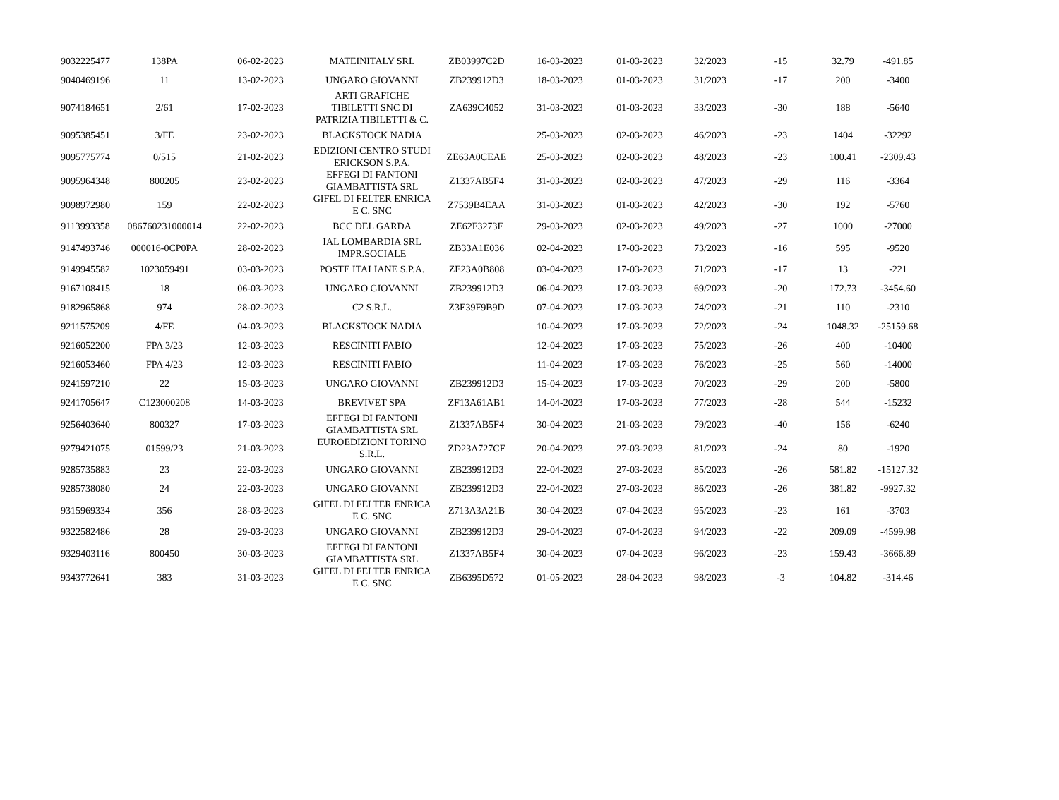| 9032225477 | 138PA | 06-02-2023 | MATEINITALY SRL | ZB03997C2D | 16-03-2023 | 01-03-2023 | 32/2023 | -15 | 32.79 | -491.85 |
| 9040469196 | 11 | 13-02-2023 | UNGARO GIOVANNI | ZB239912D3 | 18-03-2023 | 01-03-2023 | 31/2023 | -17 | 200 | -3400 |
| 9074184651 | 2/61 | 17-02-2023 | ARTI GRAFICHE TIBILETTI SNC DI PATRIZIA TIBILETTI & C. | ZA639C4052 | 31-03-2023 | 01-03-2023 | 33/2023 | -30 | 188 | -5640 |
| 9095385451 | 3/FE | 23-02-2023 | BLACKSTOCK NADIA | | 25-03-2023 | 02-03-2023 | 46/2023 | -23 | 1404 | -32292 |
| 9095775774 | 0/515 | 21-02-2023 | EDIZIONI CENTRO STUDI ERICKSON S.P.A. | ZE63A0CEAE | 25-03-2023 | 02-03-2023 | 48/2023 | -23 | 100.41 | -2309.43 |
| 9095964348 | 800205 | 23-02-2023 | EFFEGI DI FANTONI GIAMBATTISTA SRL | Z1337AB5F4 | 31-03-2023 | 02-03-2023 | 47/2023 | -29 | 116 | -3364 |
| 9098972980 | 159 | 22-02-2023 | GIFEL DI FELTER ENRICA E C. SNC | Z7539B4EAA | 31-03-2023 | 01-03-2023 | 42/2023 | -30 | 192 | -5760 |
| 9113993358 | 086760231000014 | 22-02-2023 | BCC DEL GARDA | ZE62F3273F | 29-03-2023 | 02-03-2023 | 49/2023 | -27 | 1000 | -27000 |
| 9147493746 | 000016-0CP0PA | 28-02-2023 | IAL LOMBARDIA SRL IMPR.SOCIALE | ZB33A1E036 | 02-04-2023 | 17-03-2023 | 73/2023 | -16 | 595 | -9520 |
| 9149945582 | 1023059491 | 03-03-2023 | POSTE ITALIANE S.P.A. | ZE23A0B808 | 03-04-2023 | 17-03-2023 | 71/2023 | -17 | 13 | -221 |
| 9167108415 | 18 | 06-03-2023 | UNGARO GIOVANNI | ZB239912D3 | 06-04-2023 | 17-03-2023 | 69/2023 | -20 | 172.73 | -3454.60 |
| 9182965868 | 974 | 28-02-2023 | C2 S.R.L. | Z3E39F9B9D | 07-04-2023 | 17-03-2023 | 74/2023 | -21 | 110 | -2310 |
| 9211575209 | 4/FE | 04-03-2023 | BLACKSTOCK NADIA | | 10-04-2023 | 17-03-2023 | 72/2023 | -24 | 1048.32 | -25159.68 |
| 9216052200 | FPA 3/23 | 12-03-2023 | RESCINITI FABIO | | 12-04-2023 | 17-03-2023 | 75/2023 | -26 | 400 | -10400 |
| 9216053460 | FPA 4/23 | 12-03-2023 | RESCINITI FABIO | | 11-04-2023 | 17-03-2023 | 76/2023 | -25 | 560 | -14000 |
| 9241597210 | 22 | 15-03-2023 | UNGARO GIOVANNI | ZB239912D3 | 15-04-2023 | 17-03-2023 | 70/2023 | -29 | 200 | -5800 |
| 9241705647 | C123000208 | 14-03-2023 | BREVIVET SPA | ZF13A61AB1 | 14-04-2023 | 17-03-2023 | 77/2023 | -28 | 544 | -15232 |
| 9256403640 | 800327 | 17-03-2023 | EFFEGI DI FANTONI GIAMBATTISTA SRL | Z1337AB5F4 | 30-04-2023 | 21-03-2023 | 79/2023 | -40 | 156 | -6240 |
| 9279421075 | 01599/23 | 21-03-2023 | EUROEDIZIONI TORINO S.R.L. | ZD23A727CF | 20-04-2023 | 27-03-2023 | 81/2023 | -24 | 80 | -1920 |
| 9285735883 | 23 | 22-03-2023 | UNGARO GIOVANNI | ZB239912D3 | 22-04-2023 | 27-03-2023 | 85/2023 | -26 | 581.82 | -15127.32 |
| 9285738080 | 24 | 22-03-2023 | UNGARO GIOVANNI | ZB239912D3 | 22-04-2023 | 27-03-2023 | 86/2023 | -26 | 381.82 | -9927.32 |
| 9315969334 | 356 | 28-03-2023 | GIFEL DI FELTER ENRICA E C. SNC | Z713A3A21B | 30-04-2023 | 07-04-2023 | 95/2023 | -23 | 161 | -3703 |
| 9322582486 | 28 | 29-03-2023 | UNGARO GIOVANNI | ZB239912D3 | 29-04-2023 | 07-04-2023 | 94/2023 | -22 | 209.09 | -4599.98 |
| 9329403116 | 800450 | 30-03-2023 | EFFEGI DI FANTONI GIAMBATTISTA SRL | Z1337AB5F4 | 30-04-2023 | 07-04-2023 | 96/2023 | -23 | 159.43 | -3666.89 |
| 9343772641 | 383 | 31-03-2023 | GIFEL DI FELTER ENRICA E C. SNC | ZB6395D572 | 01-05-2023 | 28-04-2023 | 98/2023 | -3 | 104.82 | -314.46 |